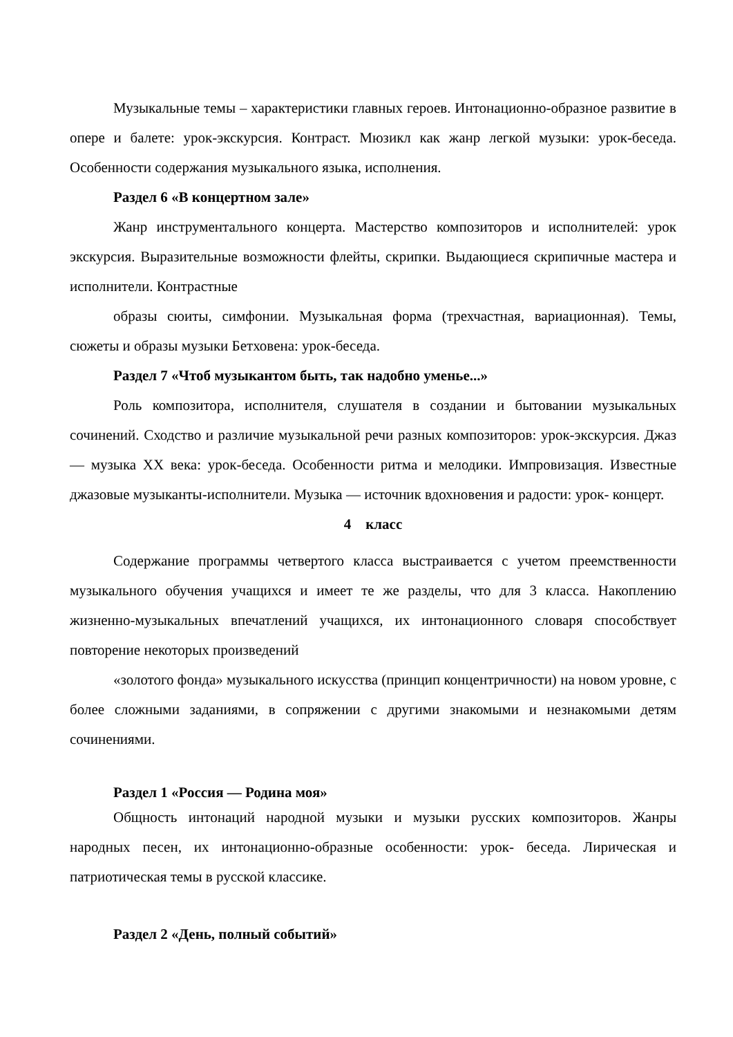Музыкальные темы – характеристики главных героев. Интонационно-образное развитие в опере и балете: урок-экскурсия. Контраст. Мюзикл как жанр легкой музыки: урок-беседа. Особенности содержания музыкального языка, исполнения.
Раздел 6 «В концертном зале»
Жанр инструментального концерта. Мастерство композиторов и исполнителей: урок экскурсия. Выразительные возможности флейты, скрипки. Выдающиеся скрипичные мастера и исполнители. Контрастные
образы сюиты, симфонии. Музыкальная форма (трехчастная, вариационная). Темы, сюжеты и образы музыки Бетховена: урок-беседа.
Раздел 7 «Чтоб музыкантом быть, так надобно уменье...»
Роль композитора, исполнителя, слушателя в создании и бытовании музыкальных сочинений. Сходство и различие музыкальной речи разных композиторов: урок-экскурсия. Джаз — музыка XX века: урок-беседа. Особенности ритма и мелодики. Импровизация. Известные джазовые музыканты-исполнители. Музыка — источник вдохновения и радости: урок- концерт.
4 класс
Содержание программы четвертого класса выстраивается с учетом преемственности музыкального обучения учащихся и имеет те же разделы, что для 3 класса. Накоплению жизненно-музыкальных впечатлений учащихся, их интонационного словаря способствует повторение некоторых произведений
«золотого фонда» музыкального искусства (принцип концентричности) на новом уровне, с более сложными заданиями, в сопряжении с другими знакомыми и незнакомыми детям сочинениями.
Раздел 1 «Россия — Родина моя»
Общность интонаций народной музыки и музыки русских композиторов. Жанры народных песен, их интонационно-образные особенности: урок- беседа. Лирическая и патриотическая темы в русской классике.
Раздел 2 «День, полный событий»